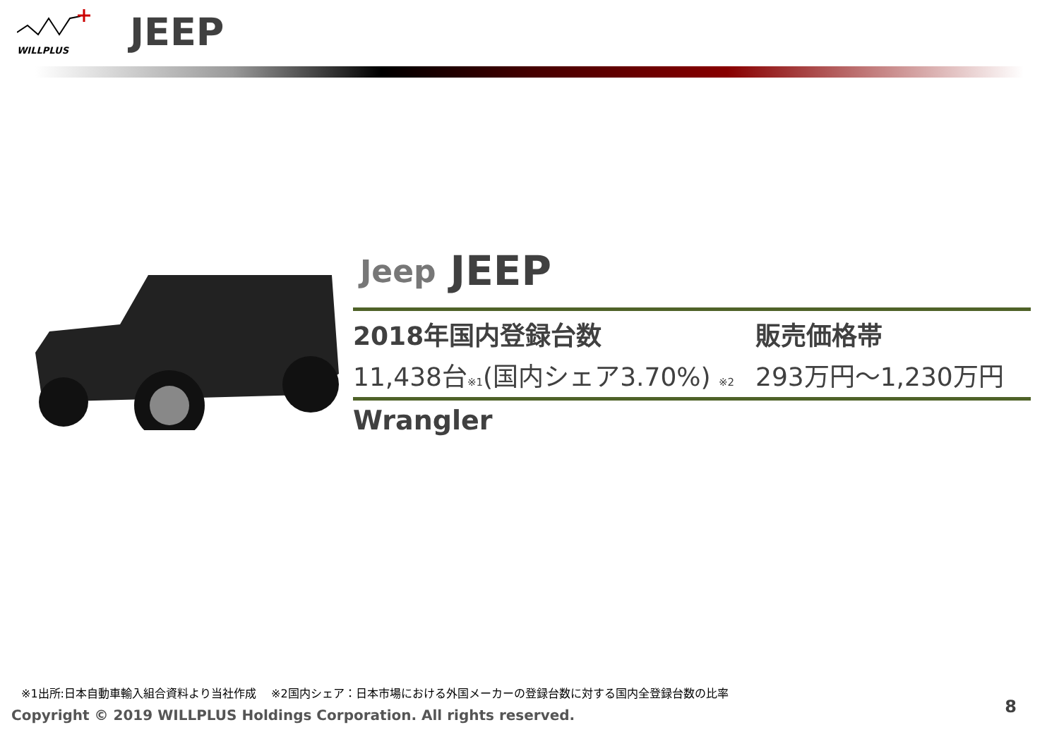WILLPLUS
JEEP
Jeep JEEP
2018年国内登録台数 販売価格帯
11,438台※1(国内シェア3.70%) ※2
293万円～1,230万円
Wrangler
※1出所:日本自動車輸入組合資料より当社作成　 ※2国内シェア：日本市場における外国メーカーの登録台数に対する国内全登録台数の比率
Copyright © 2019 WILLPLUS Holdings Corporation. All rights reserved.
8